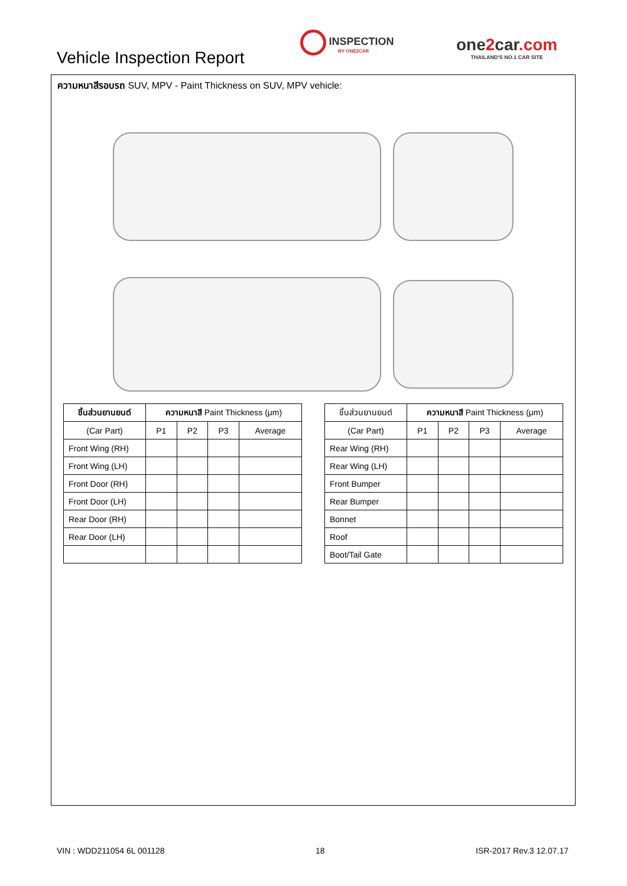Vehicle Inspection Report
INSPECTION
BY ONE2CAR
one2car.com
THAILAND'S NO.1 CAR SITE
ความหนาสีรอบรถ SUV, MPV - Paint Thickness on SUV, MPV vehicle:
| ชิ้นส่วนยานยนต์ | ความหนาสี Paint Thickness (μm) | | | |
| --- | --- | --- | --- | --- |
| (Car Part) | P1 | P2 | P3 | Average |
| Front Wing (RH) | | | | |
| Front Wing (LH) | | | | |
| Front Door (RH) | | | | |
| Front Door (LH) | | | | |
| Rear Door (RH) | | | | |
| Rear Door (LH) | | | | |
| ชิ้นส่วนยานยนต์ | ความหนาสี Paint Thickness (μm) | | | |
| --- | --- | --- | --- | --- |
| (Car Part) | P1 | P2 | P3 | Average |
| Rear Wing (RH) | | | | |
| Rear Wing (LH) | | | | |
| Front Bumper | | | | |
| Rear Bumper | | | | |
| Bonnet | | | | |
| Roof | | | | |
| Boot/Tail Gate | | | | |
VIN : WDD211054 6L 001128 18 ISR-2017 Rev.3 12.07.17